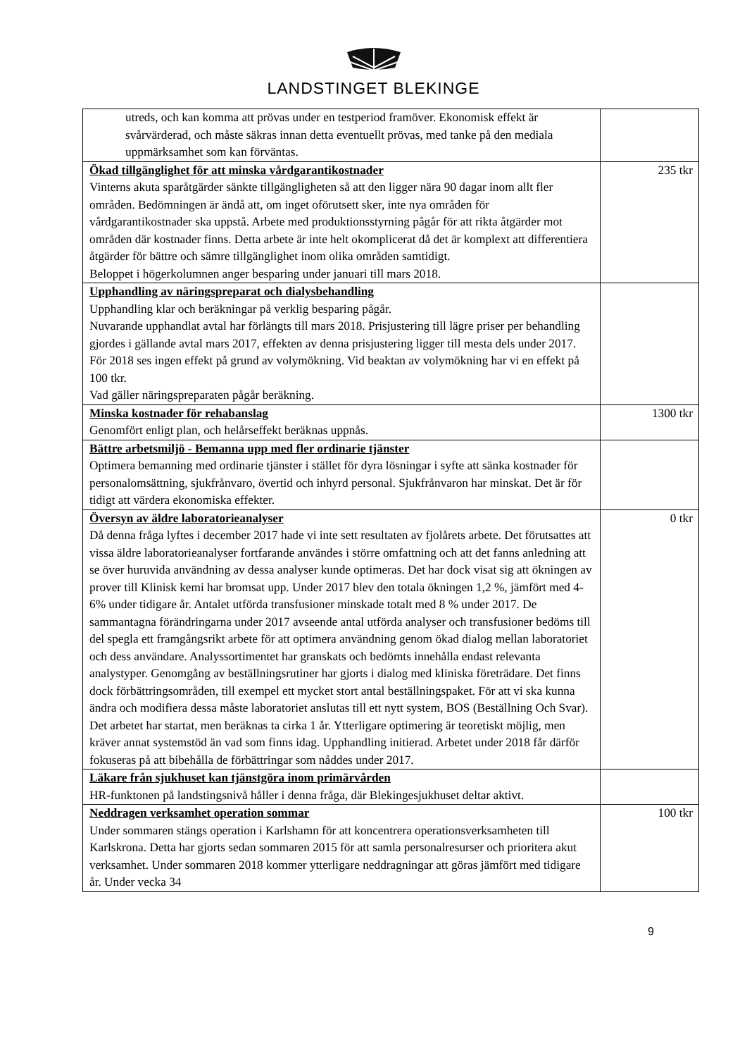LANDSTINGET BLEKINGE
| utreds, och kan komma att prövas under en testperiod framöver. Ekonomisk effekt är svårvärderad, och måste säkras innan detta eventuellt prövas, med tanke på den mediala uppmärksamhet som kan förväntas. | |
| Ökad tillgänglighet för att minska vårdgarantikostnader Vinterns akuta sparåtgärder sänkte tillgängligheten så att den ligger nära 90 dagar inom allt fler områden. Bedömningen är ändå att, om inget oförutsett sker, inte nya områden för vårdgarantikostnader ska uppstå. Arbete med produktionsstyrning pågår för att rikta åtgärder mot områden där kostnader finns. Detta arbete är inte helt okomplicerat då det är komplext att differentiera åtgärder för bättre och sämre tillgänglighet inom olika områden samtidigt. Beloppet i högerkolumnen anger besparing under januari till mars 2018. | 235 tkr |
| Upphandling av näringspreparat och dialysbehandling Upphandling klar och beräkningar på verklig besparing pågår. Nuvarande upphandlat avtal har förlängts till mars 2018. Prisjustering till lägre priser per behandling gjordes i gällande avtal mars 2017, effekten av denna prisjustering ligger till mesta dels under 2017. För 2018 ses ingen effekt på grund av volymökning. Vid beaktan av volymökning har vi en effekt på 100 tkr. Vad gäller näringspreparaten pågår beräkning. | |
| Minska kostnader för rehabanslag Genomfört enligt plan, och helårseffekt beräknas uppnås. | 1300 tkr |
| Bättre arbetsmiljö - Bemanna upp med fler ordinarie tjänster Optimera bemanning med ordinarie tjänster i stället för dyra lösningar i syfte att sänka kostnader för personalomsättning, sjukfrånvaro, övertid och inhyrd personal. Sjukfrånvaron har minskat. Det är för tidigt att värdera ekonomiska effekter. | |
| Översyn av äldre laboratorieanalyser Då denna fråga lyftes i december 2017 hade vi inte sett resultaten av fjolårets arbete. Det förutsattes att vissa äldre laboratorieanalyser fortfarande användes i större omfattning och att det fanns anledning att se över huruvida användning av dessa analyser kunde optimeras. Det har dock visat sig att ökningen av prover till Klinisk kemi har bromsat upp. Under 2017 blev den totala ökningen 1,2 %, jämfört med 4-6% under tidigare år. Antalet utförda transfusioner minskade totalt med 8 % under 2017. De sammantagna förändringarna under 2017 avseende antal utförda analyser och transfusioner bedöms till del spegla ett framgångsrikt arbete för att optimera användning genom ökad dialog mellan laboratoriet och dess användare. Analyssortimentet har granskats och bedömts innehålla endast relevanta analystyper. Genomgång av beställningsrutiner har gjorts i dialog med kliniska företrädare. Det finns dock förbättringsområden, till exempel ett mycket stort antal beställningspaket. För att vi ska kunna ändra och modifiera dessa måste laboratoriet anslutas till ett nytt system, BOS (Beställning Och Svar). Det arbetet har startat, men beräknas ta cirka 1 år. Ytterligare optimering är teoretiskt möjlig, men kräver annat systemstöd än vad som finns idag. Upphandling initierad. Arbetet under 2018 får därför fokuseras på att bibehålla de förbättringar som nåddes under 2017. | 0 tkr |
| Läkare från sjukhuset kan tjänstgöra inom primärvården HR-funktonen på landstingsnivå håller i denna fråga, där Blekingesjukhuset deltar aktivt. | |
| Neddragen verksamhet operation sommar Under sommaren stängs operation i Karlshamn för att koncentrera operationsverksamheten till Karlskrona. Detta har gjorts sedan sommaren 2015 för att samla personalresurser och prioritera akut verksamhet. Under sommaren 2018 kommer ytterligare neddragningar att göras jämfört med tidigare år. Under vecka 34 | 100 tkr |
9